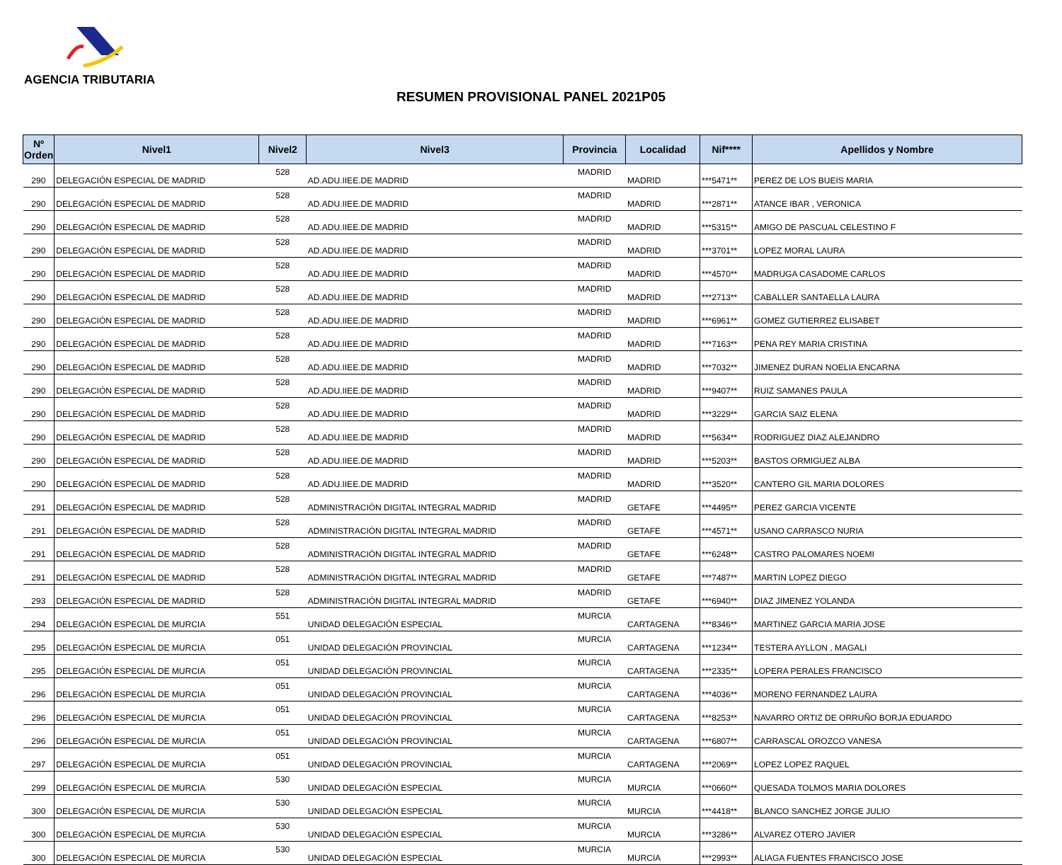AGENCIA TRIBUTARIA
RESUMEN PROVISIONAL PANEL 2021P05
| Nº Orden | Nivel1 | Nivel2 | Nivel3 | Provincia | Localidad | Nif**** | Apellidos y Nombre |
| --- | --- | --- | --- | --- | --- | --- | --- |
| 290 | DELEGACIÓN ESPECIAL DE MADRID | 528 | AD.ADU.IIEE.DE MADRID | MADRID | MADRID | ***5471** | PEREZ DE LOS BUEIS MARIA |
| 290 | DELEGACIÓN ESPECIAL DE MADRID | 528 | AD.ADU.IIEE.DE MADRID | MADRID | MADRID | ***2871** | ATANCE IBAR , VERONICA |
| 290 | DELEGACIÓN ESPECIAL DE MADRID | 528 | AD.ADU.IIEE.DE MADRID | MADRID | MADRID | ***5315** | AMIGO DE PASCUAL CELESTINO F |
| 290 | DELEGACIÓN ESPECIAL DE MADRID | 528 | AD.ADU.IIEE.DE MADRID | MADRID | MADRID | ***3701** | LOPEZ MORAL LAURA |
| 290 | DELEGACIÓN ESPECIAL DE MADRID | 528 | AD.ADU.IIEE.DE MADRID | MADRID | MADRID | ***4570** | MADRUGA CASADOME CARLOS |
| 290 | DELEGACIÓN ESPECIAL DE MADRID | 528 | AD.ADU.IIEE.DE MADRID | MADRID | MADRID | ***2713** | CABALLER SANTAELLA LAURA |
| 290 | DELEGACIÓN ESPECIAL DE MADRID | 528 | AD.ADU.IIEE.DE MADRID | MADRID | MADRID | ***6961** | GOMEZ GUTIERREZ ELISABET |
| 290 | DELEGACIÓN ESPECIAL DE MADRID | 528 | AD.ADU.IIEE.DE MADRID | MADRID | MADRID | ***7163** | PENA REY MARIA CRISTINA |
| 290 | DELEGACIÓN ESPECIAL DE MADRID | 528 | AD.ADU.IIEE.DE MADRID | MADRID | MADRID | ***7032** | JIMENEZ DURAN NOELIA ENCARNA |
| 290 | DELEGACIÓN ESPECIAL DE MADRID | 528 | AD.ADU.IIEE.DE MADRID | MADRID | MADRID | ***9407** | RUIZ SAMANES PAULA |
| 290 | DELEGACIÓN ESPECIAL DE MADRID | 528 | AD.ADU.IIEE.DE MADRID | MADRID | MADRID | ***3229** | GARCIA SAIZ ELENA |
| 290 | DELEGACIÓN ESPECIAL DE MADRID | 528 | AD.ADU.IIEE.DE MADRID | MADRID | MADRID | ***5634** | RODRIGUEZ DIAZ ALEJANDRO |
| 290 | DELEGACIÓN ESPECIAL DE MADRID | 528 | AD.ADU.IIEE.DE MADRID | MADRID | MADRID | ***5203** | BASTOS ORMIGUEZ ALBA |
| 290 | DELEGACIÓN ESPECIAL DE MADRID | 528 | AD.ADU.IIEE.DE MADRID | MADRID | MADRID | ***3520** | CANTERO GIL MARIA DOLORES |
| 291 | DELEGACIÓN ESPECIAL DE MADRID | 528 | ADMINISTRACIÓN DIGITAL INTEGRAL MADRID | MADRID | GETAFE | ***4495** | PEREZ GARCIA VICENTE |
| 291 | DELEGACIÓN ESPECIAL DE MADRID | 528 | ADMINISTRACIÓN DIGITAL INTEGRAL MADRID | MADRID | GETAFE | ***4571** | USANO CARRASCO NURIA |
| 291 | DELEGACIÓN ESPECIAL DE MADRID | 528 | ADMINISTRACIÓN DIGITAL INTEGRAL MADRID | MADRID | GETAFE | ***6248** | CASTRO PALOMARES NOEMI |
| 291 | DELEGACIÓN ESPECIAL DE MADRID | 528 | ADMINISTRACIÓN DIGITAL INTEGRAL MADRID | MADRID | GETAFE | ***7487** | MARTIN LOPEZ DIEGO |
| 293 | DELEGACIÓN ESPECIAL DE MADRID | 528 | ADMINISTRACIÓN DIGITAL INTEGRAL MADRID | MADRID | GETAFE | ***6940** | DIAZ JIMENEZ YOLANDA |
| 294 | DELEGACIÓN ESPECIAL DE MURCIA | 551 | UNIDAD DELEGACIÓN ESPECIAL | MURCIA | CARTAGENA | ***8346** | MARTINEZ GARCIA MARIA JOSE |
| 295 | DELEGACIÓN ESPECIAL DE MURCIA | 051 | UNIDAD DELEGACIÓN PROVINCIAL | MURCIA | CARTAGENA | ***1234** | TESTERA AYLLON , MAGALI |
| 295 | DELEGACIÓN ESPECIAL DE MURCIA | 051 | UNIDAD DELEGACIÓN PROVINCIAL | MURCIA | CARTAGENA | ***2335** | LOPERA PERALES FRANCISCO |
| 296 | DELEGACIÓN ESPECIAL DE MURCIA | 051 | UNIDAD DELEGACIÓN PROVINCIAL | MURCIA | CARTAGENA | ***4036** | MORENO FERNANDEZ LAURA |
| 296 | DELEGACIÓN ESPECIAL DE MURCIA | 051 | UNIDAD DELEGACIÓN PROVINCIAL | MURCIA | CARTAGENA | ***8253** | NAVARRO ORTIZ DE ORRUÑO BORJA EDUARDO |
| 296 | DELEGACIÓN ESPECIAL DE MURCIA | 051 | UNIDAD DELEGACIÓN PROVINCIAL | MURCIA | CARTAGENA | ***6807** | CARRASCAL OROZCO VANESA |
| 297 | DELEGACIÓN ESPECIAL DE MURCIA | 051 | UNIDAD DELEGACIÓN PROVINCIAL | MURCIA | CARTAGENA | ***2069** | LOPEZ LOPEZ RAQUEL |
| 299 | DELEGACIÓN ESPECIAL DE MURCIA | 530 | UNIDAD DELEGACIÓN ESPECIAL | MURCIA | MURCIA | ***0660** | QUESADA TOLMOS MARIA DOLORES |
| 300 | DELEGACIÓN ESPECIAL DE MURCIA | 530 | UNIDAD DELEGACIÓN ESPECIAL | MURCIA | MURCIA | ***4418** | BLANCO SANCHEZ JORGE JULIO |
| 300 | DELEGACIÓN ESPECIAL DE MURCIA | 530 | UNIDAD DELEGACIÓN ESPECIAL | MURCIA | MURCIA | ***3286** | ALVAREZ OTERO JAVIER |
| 300 | DELEGACIÓN ESPECIAL DE MURCIA | 530 | UNIDAD DELEGACIÓN ESPECIAL | MURCIA | MURCIA | ***2993** | ALIAGA FUENTES FRANCISCO JOSE |